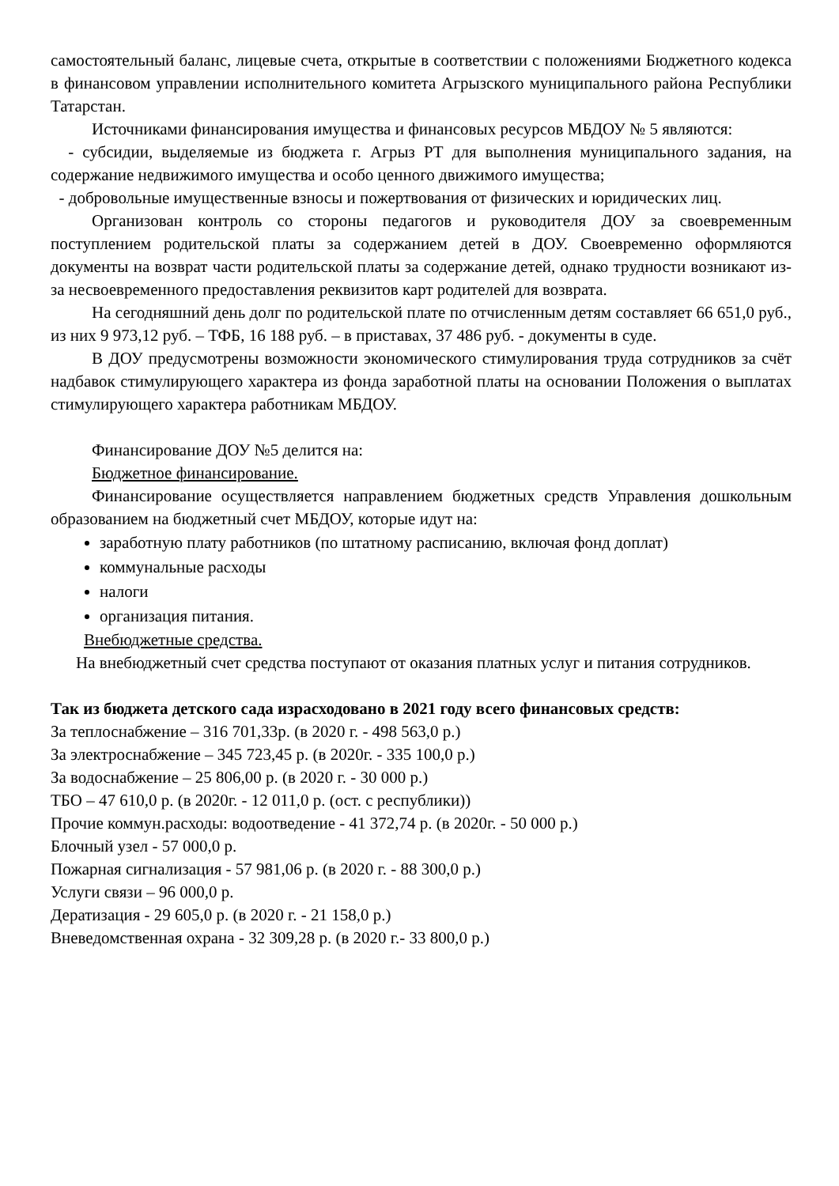самостоятельный баланс, лицевые счета, открытые в соответствии с положениями Бюджетного кодекса в финансовом управлении исполнительного комитета Агрызского муниципального района Республики Татарстан.
Источниками финансирования имущества и финансовых ресурсов МБДОУ № 5 являются:
- субсидии, выделяемые из бюджета г. Агрыз РТ для выполнения муниципального задания, на содержание недвижимого имущества и особо ценного движимого имущества;
- добровольные имущественные взносы и пожертвования от физических и юридических лиц.
Организован контроль со стороны педагогов и руководителя ДОУ за своевременным поступлением родительской платы за содержанием детей в ДОУ. Своевременно оформляются документы на возврат части родительской платы за содержание детей, однако трудности возникают из-за несвоевременного предоставления реквизитов карт родителей для возврата.
На сегодняшний день долг по родительской плате по отчисленным детям составляет 66 651,0 руб., из них 9 973,12 руб. – ТФБ, 16 188 руб. – в приставах, 37 486 руб. - документы в суде.
В ДОУ предусмотрены возможности экономического стимулирования труда сотрудников за счёт надбавок стимулирующего характера из фонда заработной платы на основании Положения о выплатах стимулирующего характера работникам МБДОУ.
Финансирование ДОУ №5 делится на:
Бюджетное финансирование.
Финансирование осуществляется направлением бюджетных средств Управления дошкольным образованием на бюджетный счет МБДОУ, которые идут на:
заработную плату работников (по штатному расписанию, включая фонд доплат)
коммунальные расходы
налоги
организация питания.
Внебюджетные средства.
На внебюджетный счет средства поступают от оказания платных услуг и питания сотрудников.
Так из бюджета детского сада израсходовано в 2021 году всего финансовых средств:
За теплоснабжение – 316 701,33р. (в 2020 г. - 498 563,0 р.)
За электроснабжение – 345 723,45 р. (в 2020г. - 335 100,0 р.)
За водоснабжение – 25 806,00 р. (в 2020 г. - 30 000 р.)
ТБО – 47 610,0 р. (в 2020г. - 12 011,0 р. (ост. с республики))
Прочие коммун.расходы: водоотведение - 41 372,74 р. (в 2020г. - 50 000 р.)
Блочный узел - 57 000,0 р.
Пожарная сигнализация - 57 981,06 р. (в 2020 г. - 88 300,0 р.)
Услуги связи – 96 000,0 р.
Дератизация - 29 605,0 р. (в 2020 г. - 21 158,0 р.)
Вневедомственная охрана - 32 309,28 р. (в 2020 г.- 33 800,0 р.)